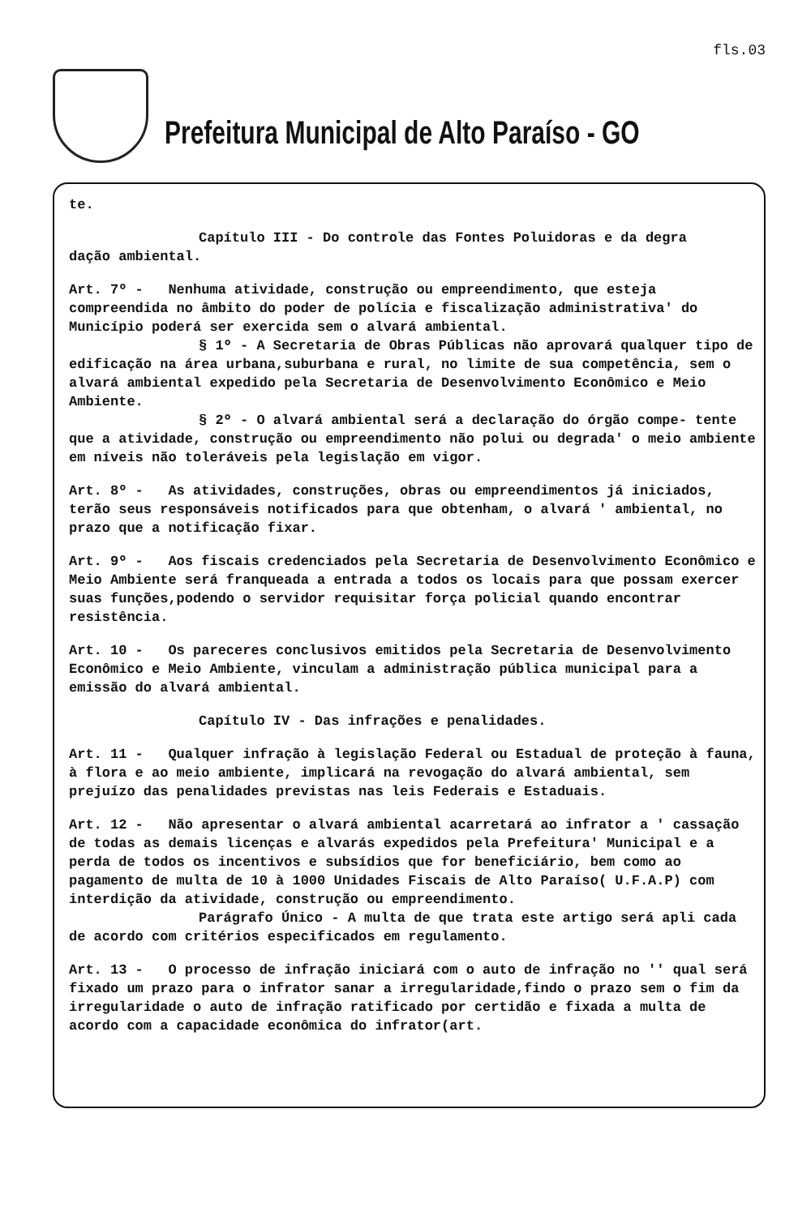fls.03
Prefeitura Municipal de Alto Paraíso - GO
te.
Capítulo III - Do controle das Fontes Poluidoras e da degra
dação ambiental.
Art. 7º - Nenhuma atividade, construção ou empreendimento, que esteja compreendida no âmbito do poder de polícia e fiscalização administrativa' do Município poderá ser exercida sem o alvará ambiental.
§ 1º - A Secretaria de Obras Públicas não aprovará qualquer tipo de edificação na área urbana,suburbana e rural, no limite de sua competência, sem o alvará ambiental expedido pela Secretaria de Desenvolvimento Econômico e Meio Ambiente.
§ 2º - O alvará ambiental será a declaração do órgão compe- tente que a atividade, construção ou empreendimento não polui ou degrada' o meio ambiente em níveis não toleráveis pela legislação em vigor.
Art. 8º - As atividades, construções, obras ou empreendimentos já iniciados, terão seus responsáveis notificados para que obtenham, o alvará ' ambiental, no prazo que a notificação fixar.
Art. 9º - Aos fiscais credenciados pela Secretaria de Desenvolvimento Econômico e Meio Ambiente será franqueada a entrada a todos os locais para que possam exercer suas funções,podendo o servidor requisitar força policial quando encontrar resistência.
Art. 10 - Os pareceres conclusivos emitidos pela Secretaria de Desenvolvimento Econômico e Meio Ambiente, vinculam a administração pública municipal para a emissão do alvará ambiental.
Capítulo IV - Das infrações e penalidades.
Art. 11 - Qualquer infração à legislação Federal ou Estadual de proteção à fauna, à flora e ao meio ambiente, implicará na revogação do alvará ambiental, sem prejuízo das penalidades previstas nas leis Federais e Estaduais.
Art. 12 - Não apresentar o alvará ambiental acarretará ao infrator a ' cassação de todas as demais licenças e alvarás expedidos pela Prefeitura' Municipal e a perda de todos os incentivos e subsídios que for beneficiário, bem como ao pagamento de multa de 10 à 1000 Unidades Fiscais de Alto Paraíso( U.F.A.P) com interdição da atividade, construção ou empreendimento.
Parágrafo Único - A multa de que trata este artigo será apli cada de acordo com critérios especificados em regulamento.
Art. 13 - O processo de infração iniciará com o auto de infração no '' qual será fixado um prazo para o infrator sanar a irregularidade,findo o prazo sem o fim da irregularidade o auto de infração ratificado por certidão e fixada a multa de acordo com a capacidade econômica do infrator(art.